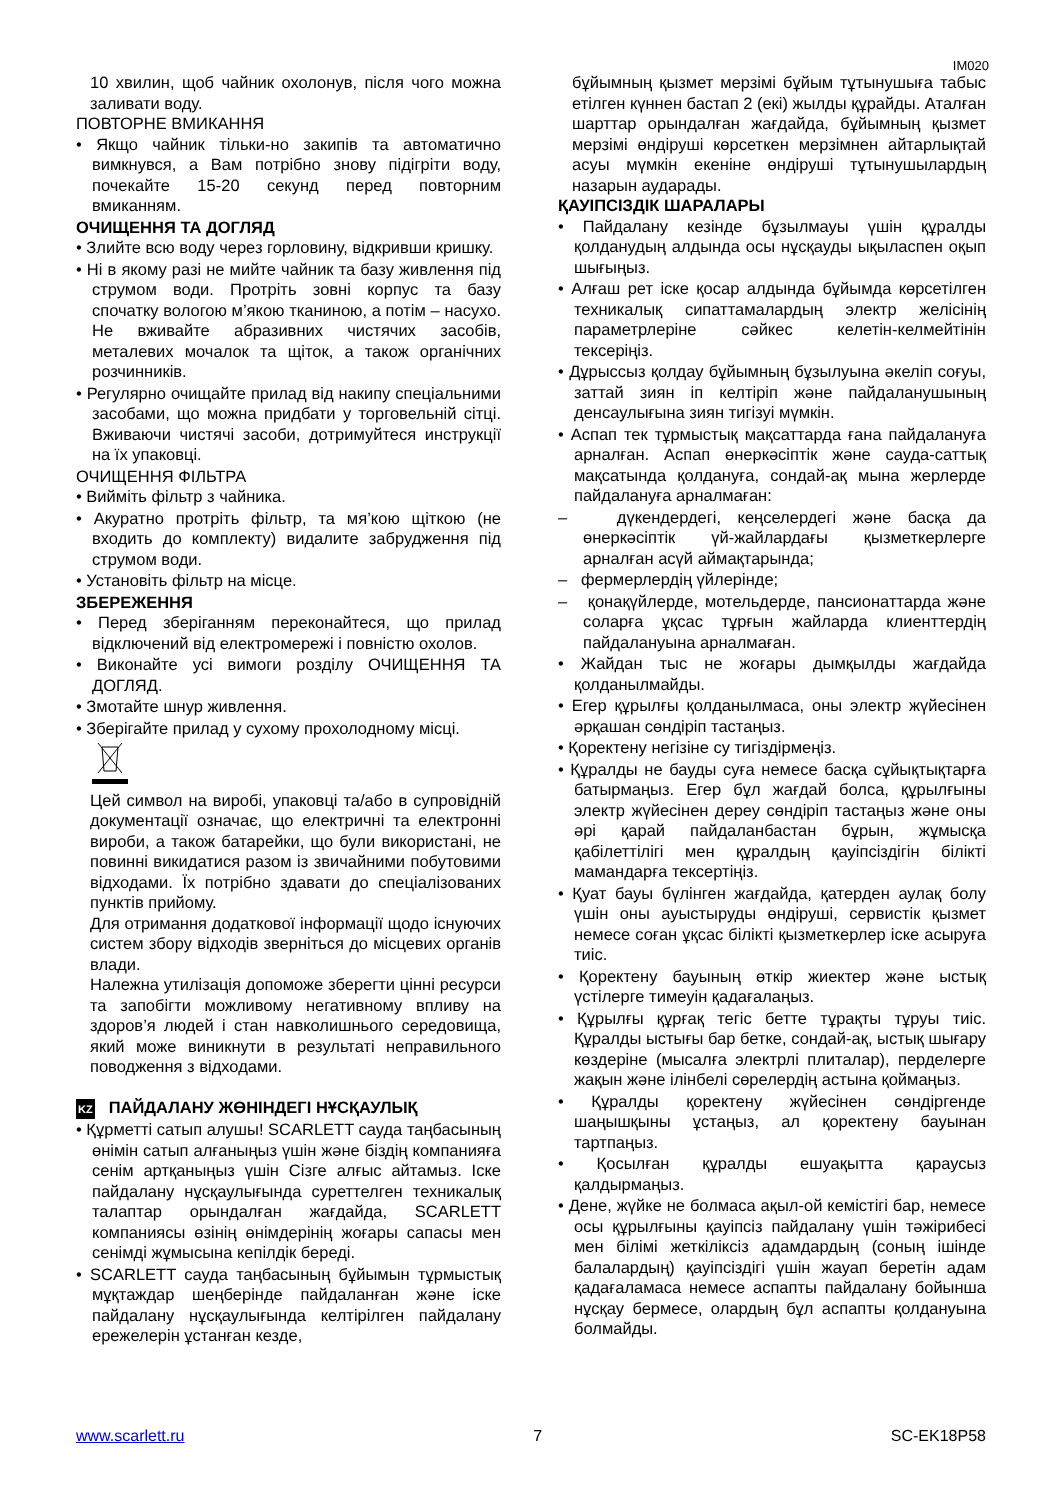IM020
10 хвилин, щоб чайник охолонув, після чого можна заливати воду.
ПОВТОРНЕ ВМИКАННЯ
• Якщо чайник тільки-но закипів та автоматично вимкнувся, а Вам потрібно знову підігріти воду, почекайте 15-20 секунд перед повторним вмиканням.
ОЧИЩЕННЯ ТА ДОГЛЯД
• Злийте всю воду через горловину, відкривши кришку.
• Ні в якому разі не мийте чайник та базу живлення під струмом води. Протріть зовні корпус та базу спочатку вологою м’якою тканиною, а потім – насухо. Не вживайте абразивних чистячих засобів, металевих мочалок та щіток, а також органічних розчинників.
• Регулярно очищайте прилад від накипу спеціальними засобами, що можна придбати у торговельній сітці. Вживаючи чистячі засоби, дотримуйтеся инструкції на їх упаковці.
ОЧИЩЕННЯ ФІЛЬТРА
• Вийміть фільтр з чайника.
• Акуратно протріть фільтр, та мя’кою щіткою (не входить до комплекту) видалите забрудження під струмом води.
• Установіть фільтр на місце.
ЗБЕРЕЖЕННЯ
• Перед зберіганням переконайтеся, що прилад відключений від електромережі і повністю охолов.
• Виконайте усі вимоги розділу ОЧИЩЕННЯ ТА ДОГЛЯД.
• Змотайте шнур живлення.
• Зберігайте прилад у сухому прохолодному місці.
Цей символ на виробі, упаковці та/або в супровідній документації означає, що електричні та електронні вироби, а також батарейки, що були використані, не повинні викидатися разом із звичайними побутовими відходами. Їх потрібно здавати до спеціалізованих пунктів прийому.
Для отримання додаткової інформації щодо існуючих систем збору відходів зверніться до місцевих органів влади.
Належна утилізація допоможе зберегти цінні ресурси та запобігти можливому негативному впливу на здоров’я людей і стан навколишнього середовища, який може виникнути в результаті неправильного поводження з відходами.
KZ ПАЙДАЛАНУ ЖӨНІНДЕГІ НҰСҚАУЛЫҚ
• Құрметті сатып алушы! SCARLETT сауда таңбасының өнімін сатып алғаныңыз үшін және біздің компанияға сенім артқаныңыз үшін Сізге алғыс айтамыз. Іске пайдалану нұсқаулығында суреттелген техникалық талаптар орындалған жағдайда, SCARLETT компаниясы өзінің өнімдерінің жоғары сапасы мен сенімді жұмысына кепілдік береді.
• SCARLETT сауда таңбасының бұйымын тұрмыстық мұқтаждар шеңберінде пайдаланған және іске пайдалану нұсқаулығында келтірілген пайдалану ережелерін ұстанған кезде,
бұйымның қызмет мерзімі бұйым тұтынушыға табыс етілген күннен бастап 2 (екі) жылды құрайды. Аталған шарттар орындалған жағдайда, бұйымның қызмет мерзімі өндіруші көрсеткен мерзімнен айтарлықтай асуы мүмкін екеніне өндіруші тұтынушылардың назарын аударады.
ҚАУІПСІЗДІК ШАРАЛАРЫ
• Пайдалану кезінде бұзылмауы үшін құралды қолданудың алдында осы нұсқауды ықыласпен оқып шығыңыз.
• Алғаш рет іске қосар алдында бұйымда көрсетілген техникалық сипаттамалардың электр желісінің параметрлеріне сәйкес келетін-келмейтінін тексеріңіз.
• Дұрыссыз қолдау бұйымның бұзылуына әкеліп соғуы, заттай зиян іп келтіріп және пайдаланушының денсаулығына зиян тигізуі мүмкін.
• Аспап тек тұрмыстық мақсаттарда ғана пайдалануға арналған. Аспап өнеркәсіптік және сауда-саттық мақсатында қолдануға, сондай-ақ мына жерлерде пайдалануға арналмаған:
– дүкендердегі, кеңселердегі және басқа да өнеркәсіптік үй-жайлардағы қызметкерлерге арналған асүй аймақтарында;
– фермерлердің үйлерінде;
– қонақүйлерде, мотельдерде, пансионаттарда және соларға ұқсас тұрғын жайларда клиенттердің пайдалануына арналмаған.
• Жайдан тыс не жоғары дымқылды жағдайда қолданылмайды.
• Егер құрылғы қолданылмаса, оны электр жүйесінен әрқашан сөндіріп тастаңыз.
• Қоректену негізіне су тигіздірмеңіз.
• Құралды не бауды суға немесе басқа сұйықтықтарға батырмаңыз. Егер бұл жағдай болса, құрылғыны электр жүйесінен дереу сөндіріп тастаңыз және оны әрі қарай пайдаланбастан бұрын, жұмысқа қабілеттілігі мен құралдың қауіпсіздігін білікті мамандарға тексертіңіз.
• Қуат бауы бүлінген жағдайда, қатерден аулақ болу үшін оны ауыстыруды өндіруші, сервистік қызмет немесе соған ұқсас білікті қызметкерлер іске асыруға тиіс.
• Қоректену бауының өткір жиектер және ыстық үстілерге тимеуін қадағалаңыз.
• Құрылғы құрғақ тегіс бетте тұрақты тұруы тиіс. Құралды ыстығы бар бетке, сондай-ақ, ыстық шығару көздеріне (мысалға электрлі плиталар), перделерге жақын және ілінбелі сөрелердің астына қоймаңыз.
• Құралды қоректену жүйесінен сөндіргенде шаңышқыны ұстаңыз, ал қоректену бауынан тартпаңыз.
• Қосылған құралды ешуақытта қараусыз қалдырмаңыз.
• Дене, жүйке не болмаса ақыл-ой кемістігі бар, немесе осы құрылғыны қауіпсіз пайдалану үшін тәжірибесі мен білімі жеткіліксіз адамдардың (соның ішінде балалардың) қауіпсіздігі үшін жауап беретін адам қадағаламаса немесе аспапты пайдалану бойынша нұсқау бермесе, олардың бұл аспапты қолдануына болмайды.
www.scarlett.ru 7 SC-EK18P58